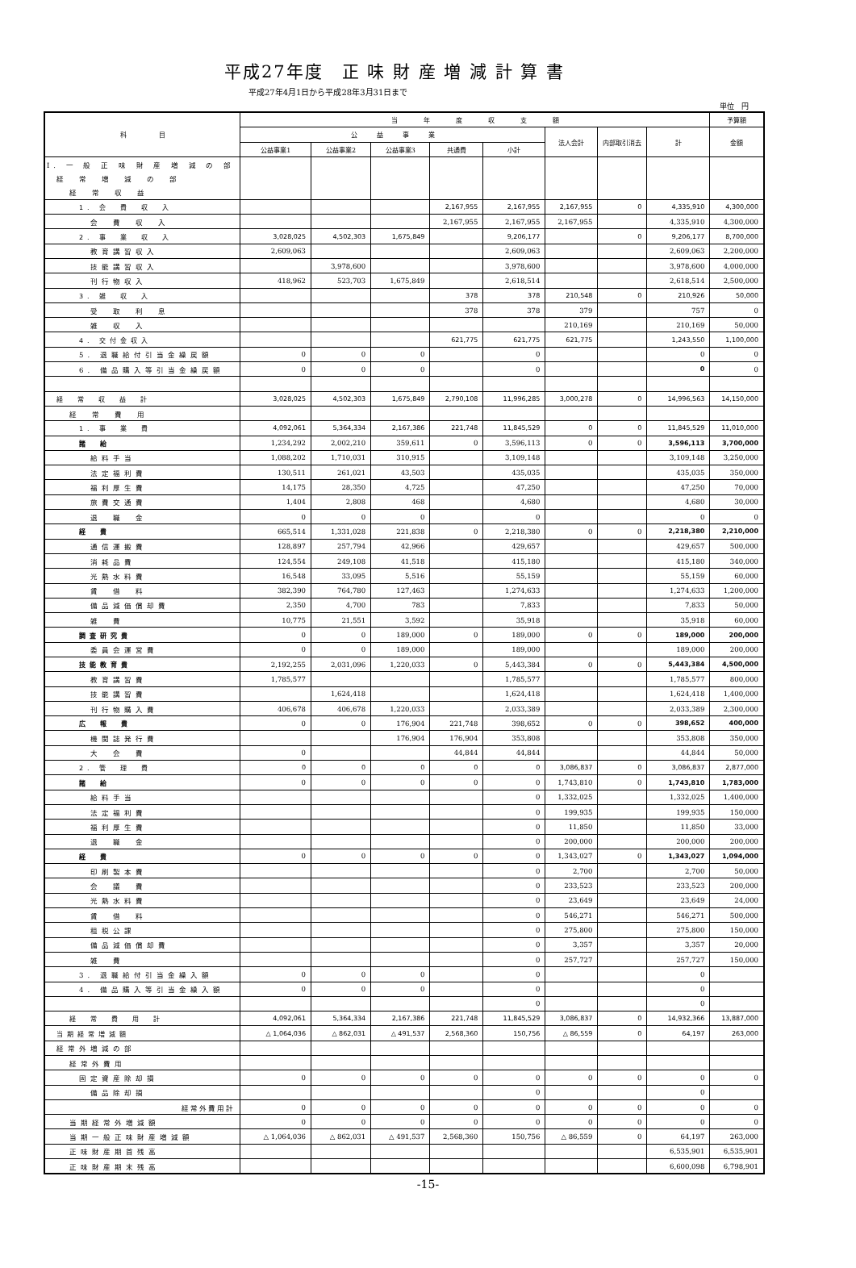平成27年度　正 味 財 産 増 減 計 算 書
平成27年4月1日から平成28年3月31日まで
単位　円
| 科 目 | 当 年 度 収 支 額 | | | | | | | | 予算額 |
| --- | --- | --- | --- | --- | --- | --- | --- | --- | --- |
| | 公 益 事 業 | | | | | 法人会計 | 内部取引消去 | 計 | 金額 |
| | 公益事業1 | 公益事業2 | 公益事業3 | 共通費 | 小計 | | | | |
| I. 一 般 正 味 財 産 増 減 の 部 | | | | | | | | | |
| 経 常 増 減 の 部 | | | | | | | | | |
| 経 常 収 益 | | | | | | | | | |
| 1. 会 費 収 入 | | | | 2,167,955 | 2,167,955 | 2,167,955 | 0 | 4,335,910 | 4,300,000 |
| 会 費 収 入 | | | | 2,167,955 | 2,167,955 | 2,167,955 | | 4,335,910 | 4,300,000 |
| 2. 事 業 収 入 | 3,028,025 | 4,502,303 | 1,675,849 | | 9,206,177 | | 0 | 9,206,177 | 8,700,000 |
| 教育講習収入 | 2,609,063 | | | | 2,609,063 | | | 2,609,063 | 2,200,000 |
| 技能講習収入 | | 3,978,600 | | | 3,978,600 | | | 3,978,600 | 4,000,000 |
| 刊行物収入 | 418,962 | 523,703 | 1,675,849 | | 2,618,514 | | | 2,618,514 | 2,500,000 |
| 3. 雑 収 入 | | | | 378 | 378 | 210,548 | 0 | 210,926 | 50,000 |
| 受 取 利 息 | | | | 378 | 378 | 379 | | 757 | 0 |
| 雑 収 入 | | | | | | 210,169 | | 210,169 | 50,000 |
| 4. 交付金収入 | | | | 621,775 | 621,775 | 621,775 | | 1,243,550 | 1,100,000 |
| 5. 退職給付引当金繰戻額 | 0 | 0 | 0 | | 0 | | | 0 | 0 |
| 6. 備品購入等引当金繰戻額 | 0 | 0 | 0 | | 0 | | | 0 | 0 |
| 経 常 収 益 計 | 3,028,025 | 4,502,303 | 1,675,849 | 2,790,108 | 11,996,285 | 3,000,278 | 0 | 14,996,563 | 14,150,000 |
| 経 常 費 用 | | | | | | | | | |
| 1. 事 業 費 | 4,092,061 | 5,364,334 | 2,167,386 | 221,748 | 11,845,529 | 0 | 0 | 11,845,529 | 11,010,000 |
| 諸 給 | 1,234,292 | 2,002,210 | 359,611 | 0 | 3,596,113 | 0 | 0 | 3,596,113 | 3,700,000 |
| 給料手当 | 1,088,202 | 1,710,031 | 310,915 | | 3,109,148 | | | 3,109,148 | 3,250,000 |
| 法定福利費 | 130,511 | 261,021 | 43,503 | | 435,035 | | | 435,035 | 350,000 |
| 福利厚生費 | 14,175 | 28,350 | 4,725 | | 47,250 | | | 47,250 | 70,000 |
| 旅費交通費 | 1,404 | 2,808 | 468 | | 4,680 | | | 4,680 | 30,000 |
| 退 職 金 | 0 | 0 | 0 | | 0 | | | 0 | 0 |
| 経 費 | 665,514 | 1,331,028 | 221,838 | 0 | 2,218,380 | 0 | 0 | 2,218,380 | 2,210,000 |
| 通信運搬費 | 128,897 | 257,794 | 42,966 | | 429,657 | | | 429,657 | 500,000 |
| 消耗品費 | 124,554 | 249,108 | 41,518 | | 415,180 | | | 415,180 | 340,000 |
| 光熱水料費 | 16,548 | 33,095 | 5,516 | | 55,159 | | | 55,159 | 60,000 |
| 賃 借 料 | 382,390 | 764,780 | 127,463 | | 1,274,633 | | | 1,274,633 | 1,200,000 |
| 備品減価償却費 | 2,350 | 4,700 | 783 | | 7,833 | | | 7,833 | 50,000 |
| 雑 費 | 10,775 | 21,551 | 3,592 | | 35,918 | | | 35,918 | 60,000 |
| 調査研究費 | 0 | 0 | 189,000 | 0 | 189,000 | 0 | 0 | 189,000 | 200,000 |
| 委員会運営費 | 0 | 0 | 189,000 | | 189,000 | | | 189,000 | 200,000 |
| 技能教育費 | 2,192,255 | 2,031,096 | 1,220,033 | 0 | 5,443,384 | 0 | 0 | 5,443,384 | 4,500,000 |
| 教育講習費 | 1,785,577 | | | | 1,785,577 | | | 1,785,577 | 800,000 |
| 技能講習費 | | 1,624,418 | | | 1,624,418 | | | 1,624,418 | 1,400,000 |
| 刊行物購入費 | 406,678 | 406,678 | 1,220,033 | | 2,033,389 | | | 2,033,389 | 2,300,000 |
| 広 報 費 | 0 | 0 | 176,904 | 221,748 | 398,652 | 0 | 0 | 398,652 | 400,000 |
| 機関誌発行費 | | | 176,904 | 176,904 | 353,808 | | | 353,808 | 350,000 |
| 大 会 費 | 0 | | | 44,844 | 44,844 | | | 44,844 | 50,000 |
| 2. 管 理 費 | 0 | 0 | 0 | 0 | 0 | 3,086,837 | 0 | 3,086,837 | 2,877,000 |
| 諸 給 | 0 | 0 | 0 | 0 | 0 | 1,743,810 | 0 | 1,743,810 | 1,783,000 |
| 給料手当 | | | | | 0 | 1,332,025 | | 1,332,025 | 1,400,000 |
| 法定福利費 | | | | | 0 | 199,935 | | 199,935 | 150,000 |
| 福利厚生費 | | | | | 0 | 11,850 | | 11,850 | 33,000 |
| 退 職 金 | | | | | 0 | 200,000 | | 200,000 | 200,000 |
| 経 費 | 0 | 0 | 0 | 0 | 0 | 1,343,027 | 0 | 1,343,027 | 1,094,000 |
| 印刷製本費 | | | | | 0 | 2,700 | | 2,700 | 50,000 |
| 会 議 費 | | | | | 0 | 233,523 | | 233,523 | 200,000 |
| 光熱水料費 | | | | | 0 | 23,649 | | 23,649 | 24,000 |
| 賃 借 料 | | | | | 0 | 546,271 | | 546,271 | 500,000 |
| 租税公課 | | | | | 0 | 275,800 | | 275,800 | 150,000 |
| 備品減価償却費 | | | | | 0 | 3,357 | | 3,357 | 20,000 |
| 雑 費 | | | | | 0 | 257,727 | | 257,727 | 150,000 |
| 3. 退職給付引当金繰入額 | 0 | 0 | 0 | | 0 | | | 0 | |
| 4. 備品購入等引当金繰入額 | 0 | 0 | 0 | | 0 | | | 0 | |
| | | | | | 0 | | | 0 | |
| 経 常 費 用 計 | 4,092,061 | 5,364,334 | 2,167,386 | 221,748 | 11,845,529 | 3,086,837 | 0 | 14,932,366 | 13,887,000 |
| 当期経常増減額 | △ 1,064,036 | △ 862,031 | △ 491,537 | 2,568,360 | 150,756 | △ 86,559 | 0 | 64,197 | 263,000 |
| 経常外増減の部 | | | | | | | | | |
| 経常外費用 | | | | | | | | | |
| 固定資産除却損 | 0 | 0 | 0 | 0 | 0 | 0 | 0 | 0 | 0 |
| 備品除却損 | | | | | 0 | | | 0 | |
| 経常外費用計 | 0 | 0 | 0 | 0 | 0 | 0 | 0 | 0 | 0 |
| 当期経常外増減額 | 0 | 0 | 0 | 0 | 0 | 0 | 0 | 0 | 0 |
| 当期一般正味財産増減額 | △ 1,064,036 | △ 862,031 | △ 491,537 | 2,568,360 | 150,756 | △ 86,559 | 0 | 64,197 | 263,000 |
| 正味財産期首残高 | | | | | | | | 6,535,901 | 6,535,901 |
| 正味財産期末残高 | | | | | | | | 6,600,098 | 6,798,901 |
-15-